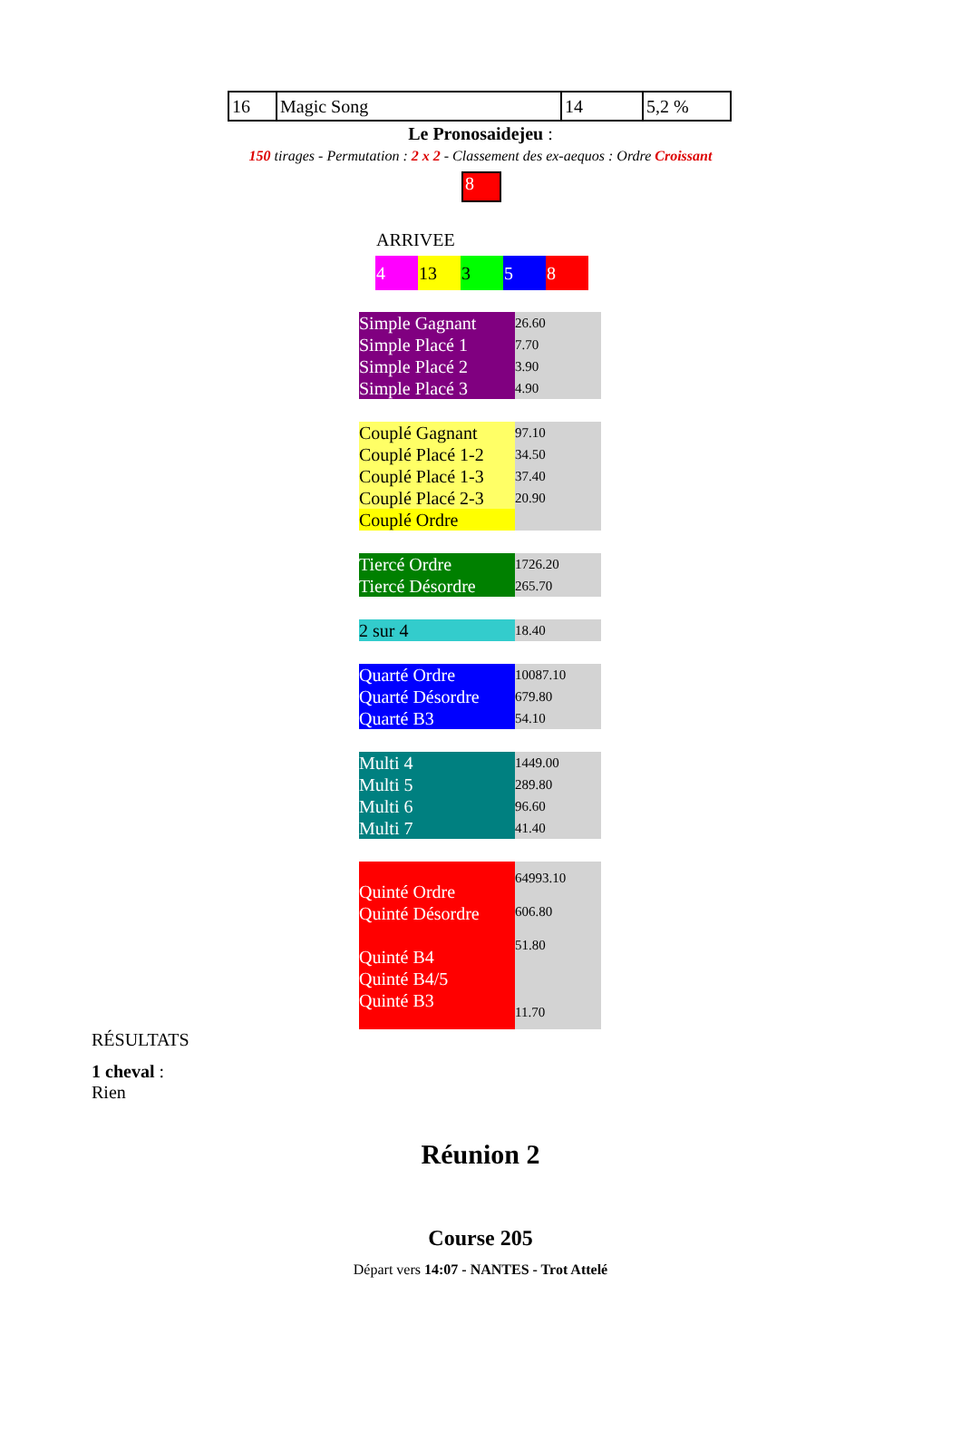| 16 | Magic Song | 14 | 5,2 % |
Le Pronosaidejeu :
150 tirages - Permutation : 2 x 2 - Classement des ex-aequos : Ordre Croissant
8
ARRIVEE
| 4 | 13 | 3 | 5 | 8 |
| Simple Gagnant Simple Placé 1 Simple Placé 2 Simple Placé 3 | 26.60 7.70 3.90 4.90 |
| Couplé Gagnant Couplé Placé 1-2 Couplé Placé 1-3 Couplé Placé 2-3 Couplé Ordre | 97.10 34.50 37.40 20.90 |
| Tiercé Ordre Tiercé Désordre | 1726.20 265.70 |
| 2 sur 4 | 18.40 |
| Quarté Ordre Quarté Désordre Quarté B3 | 10087.10 679.80 54.10 |
| Multi 4 Multi 5 Multi 6 Multi 7 | 1449.00 289.80 96.60 41.40 |
| Quinté Ordre Quinté Désordre Quinté B4 Quinté B4/5 Quinté B3 | 64993.10 606.80 51.80 11.70 |
RÉSULTATS
1 cheval :
Rien
Réunion 2
Course 205
Départ vers 14:07 - NANTES - Trot Attelé